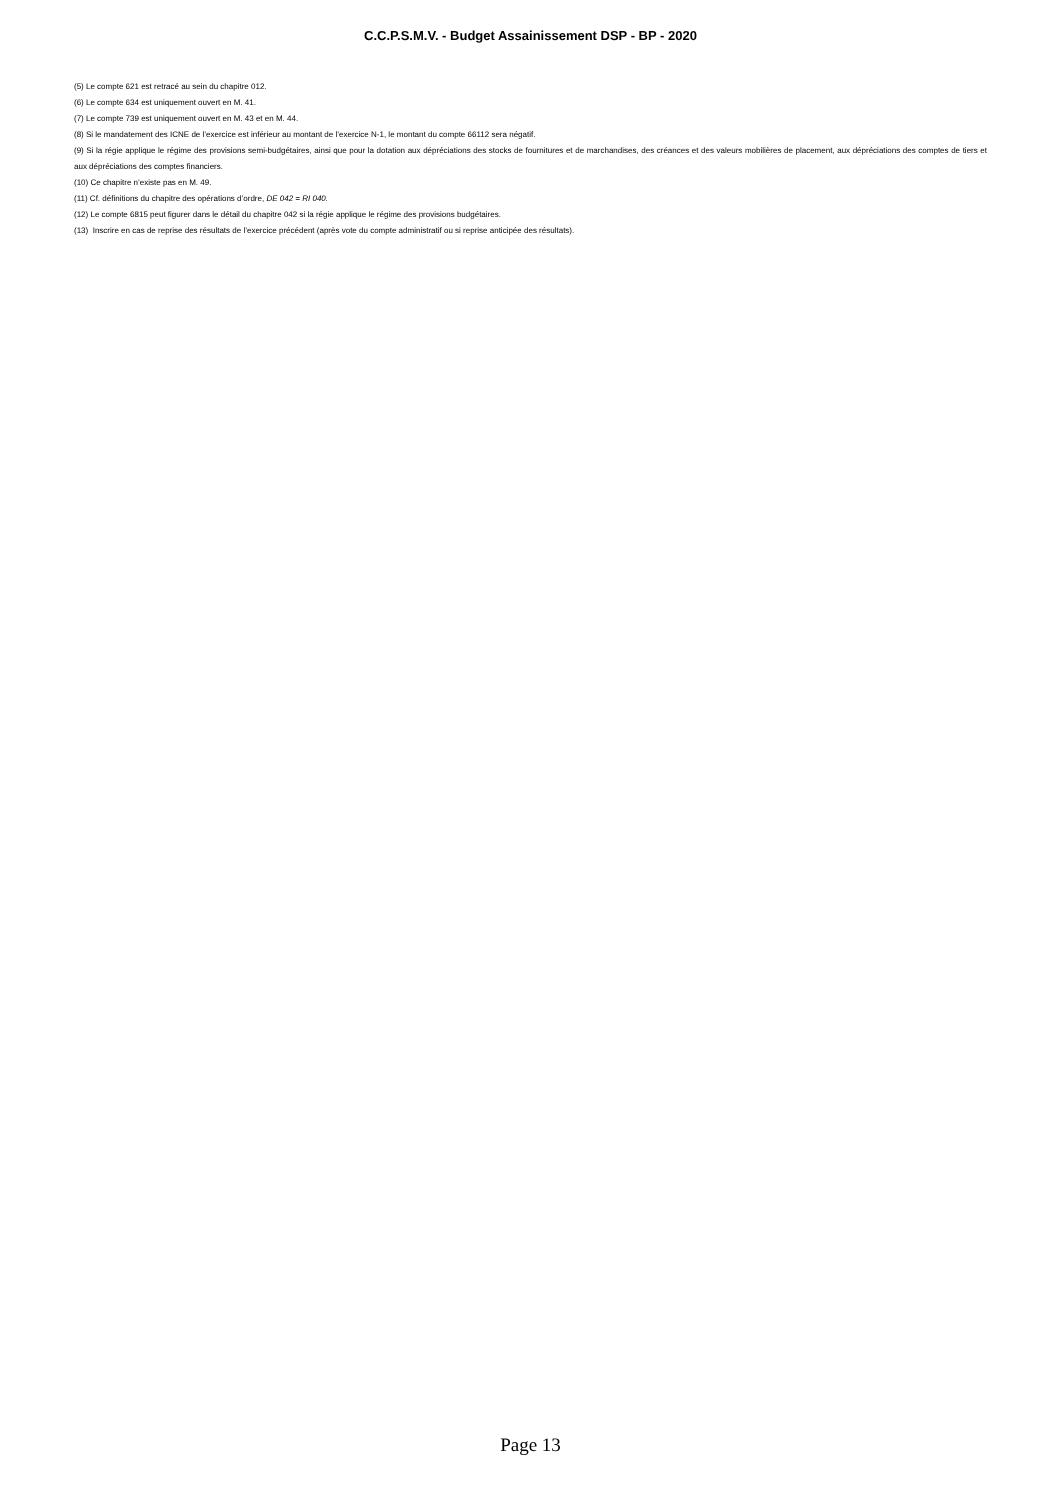C.C.P.S.M.V. - Budget Assainissement DSP - BP - 2020
(5) Le compte 621 est retracé au sein du chapitre 012.
(6) Le compte 634 est uniquement ouvert en M. 41.
(7) Le compte 739 est uniquement ouvert en M. 43 et en M. 44.
(8) Si le mandatement des ICNE de l’exercice est inférieur au montant de l’exercice N-1, le montant du compte 66112 sera négatif.
(9) Si la régie applique le régime des provisions semi-budgétaires, ainsi que pour la dotation aux dépréciations des stocks de fournitures et de marchandises, des créances et des valeurs mobilières de placement, aux dépréciations des comptes de tiers et aux dépréciations des comptes financiers.
(10) Ce chapitre n’existe pas en M. 49.
(11) Cf. définitions du chapitre des opérations d’ordre, DE 042 = RI 040.
(12) Le compte 6815 peut figurer dans le détail du chapitre 042 si la régie applique le régime des provisions budgétaires.
(13) Inscrire en cas de reprise des résultats de l’exercice précédent (après vote du compte administratif ou si reprise anticipée des résultats).
Page 13